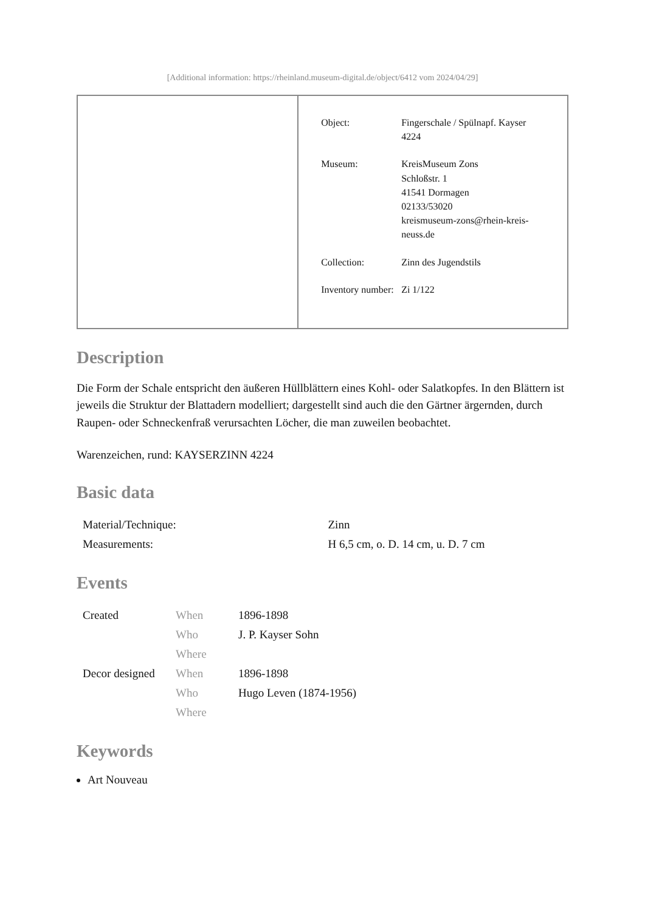[Additional information: https://rheinland.museum-digital.de/object/6412 vom 2024/04/29]
| | / Object: / Fingerschale / Spülnapf. Kayser 4224 / / Museum: / KreisMuseum Zons Schloßstr. 1 41541 Dormagen 02133/53020 kreismuseum-zons@rhein-kreis-neuss.de / / Collection: / Zinn des Jugendstils / / Inventory number: / Zi 1/122 / |
Description
Die Form der Schale entspricht den äußeren Hüllblättern eines Kohl- oder Salatkopfes. In den Blättern ist jeweils die Struktur der Blattadern modelliert; dargestellt sind auch die den Gärtner ärgernden, durch Raupen- oder Schneckenfraß verursachten Löcher, die man zuweilen beobachtet.
Warenzeichen, rund: KAYSERZINN 4224
Basic data
| Material/Technique: | Zinn |
| Measurements: | H 6,5 cm, o. D. 14 cm, u. D. 7 cm |
Events
| Created | When | 1896-1898 |
| | Who | J. P. Kayser Sohn |
| | Where | |
| Decor designed | When | 1896-1898 |
| | Who | Hugo Leven (1874-1956) |
| | Where | |
Keywords
Art Nouveau